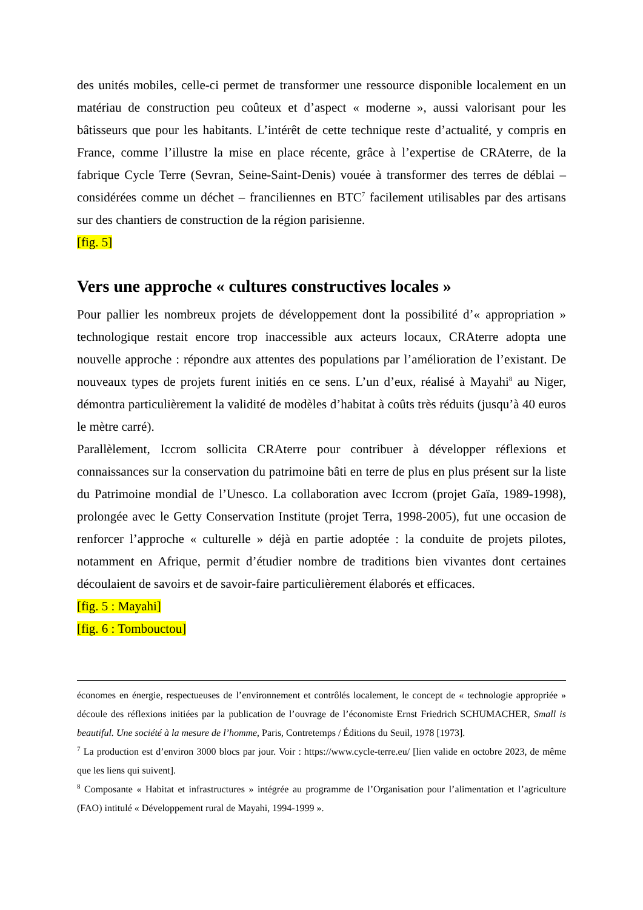des unités mobiles, celle-ci permet de transformer une ressource disponible localement en un matériau de construction peu coûteux et d’aspect « moderne », aussi valorisant pour les bâtisseurs que pour les habitants. L’intérêt de cette technique reste d’actualité, y compris en France, comme l’illustre la mise en place récente, grâce à l’expertise de CRAterre, de la fabrique Cycle Terre (Sevran, Seine-Saint-Denis) vouée à transformer des terres de déblai – considérées comme un déchet – franciliennes en BTC<sup>7</sup> facilement utilisables par des artisans sur des chantiers de construction de la région parisienne.
[fig. 5]
Vers une approche « cultures constructives locales »
Pour pallier les nombreux projets de développement dont la possibilité d’« appropriation » technologique restait encore trop inaccessible aux acteurs locaux, CRAterre adopta une nouvelle approche : répondre aux attentes des populations par l’amélioration de l’existant. De nouveaux types de projets furent initiés en ce sens. L’un d’eux, réalisé à Mayahi<sup>8</sup> au Niger, démontra particulièrement la validité de modèles d’habitat à coûts très réduits (jusqu’à 40 euros le mètre carré).
Parallèlement, Iccrom sollicita CRAterre pour contribuer à développer réflexions et connaissances sur la conservation du patrimoine bâti en terre de plus en plus présent sur la liste du Patrimoine mondial de l’Unesco. La collaboration avec Iccrom (projet Gaïa, 1989-1998), prolongée avec le Getty Conservation Institute (projet Terra, 1998-2005), fut une occasion de renforcer l’approche « culturelle » déjà en partie adoptée : la conduite de projets pilotes, notamment en Afrique, permit d’étudier nombre de traditions bien vivantes dont certaines découlaient de savoirs et de savoir-faire particulièrement élaborés et efficaces.
[fig. 5 : Mayahi]
[fig. 6 : Tombouctou]
économes en énergie, respectueuses de l’environnement et contrôlés localement, le concept de « technologie appropriée » découle des réflexions initiées par la publication de l’ouvrage de l’économiste Ernst Friedrich SCHUMACHER, Small is beautiful. Une société à la mesure de l’homme, Paris, Contretemps / Éditions du Seuil, 1978 [1973].
<sup>7</sup> La production est d’environ 3000 blocs par jour. Voir : https://www.cycle-terre.eu/ [lien valide en octobre 2023, de même que les liens qui suivent].
<sup>8</sup> Composante « Habitat et infrastructures » intégrée au programme de l’Organisation pour l’alimentation et l’agriculture (FAO) intitulé « Développement rural de Mayahi, 1994-1999 ».